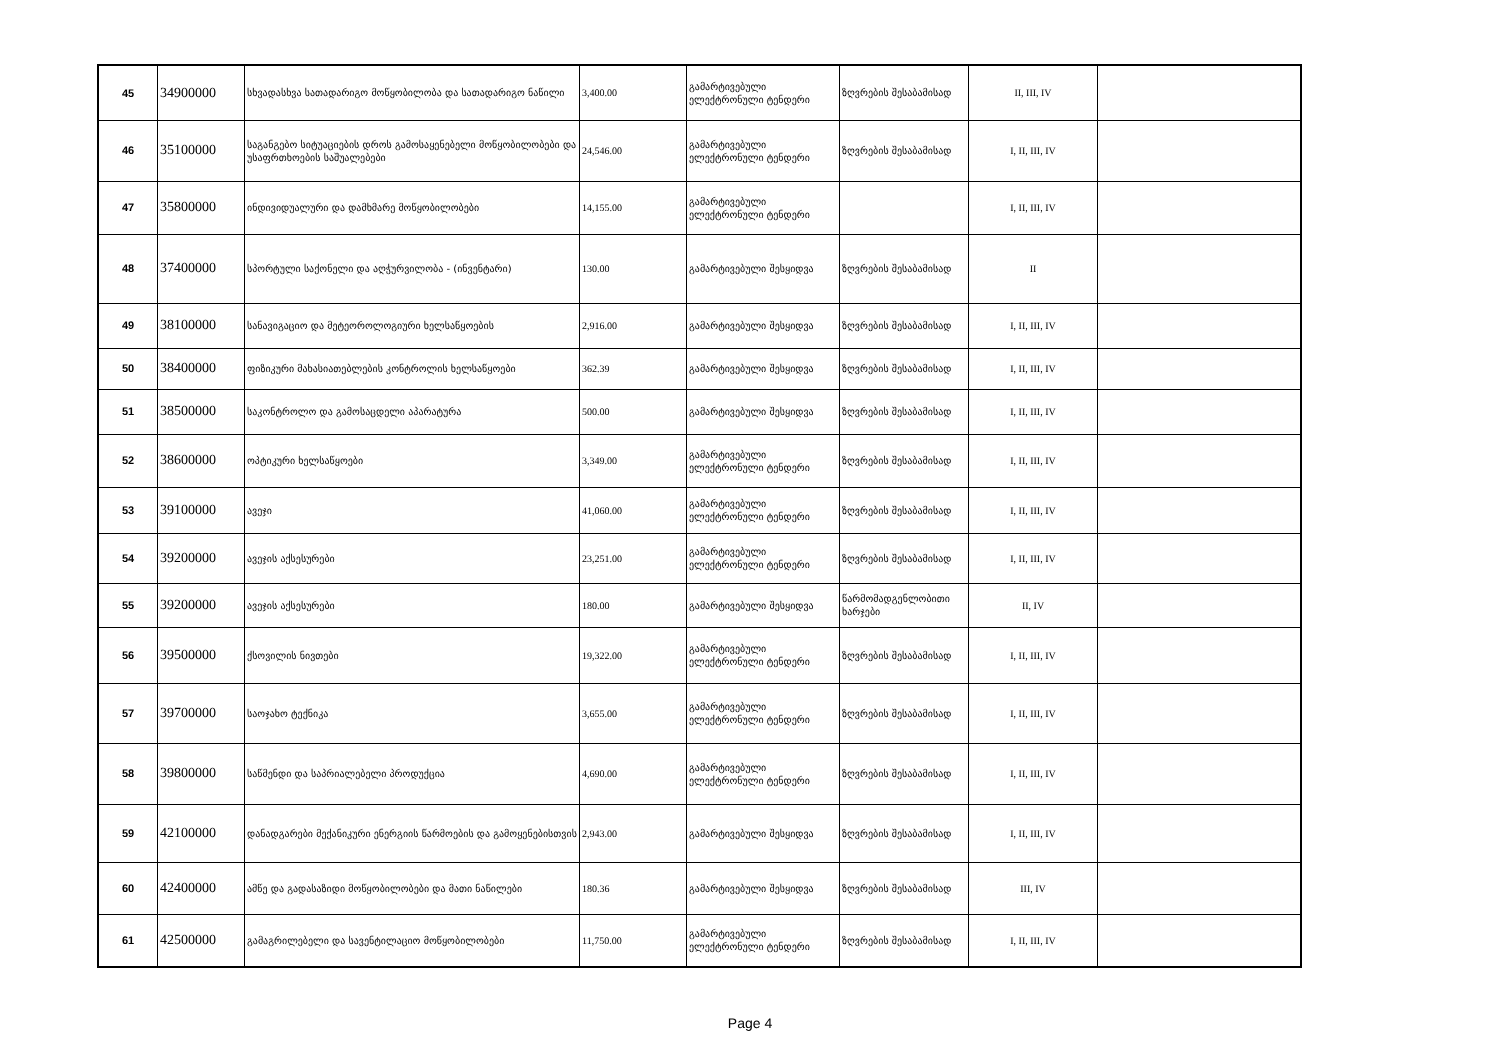| 45 | 34900000 | სხვადასხვა სათადარიგო მოწყობილობა და სათადარიგო ნაწილი | 3,400.00 | გამარტივებული ელექტრონული ტენდერი | ზღვრების შესაბამისად | II, III, IV | |
| 46 | 35100000 | საგანგებო სიტუაციების დროს გამოსაყენებელი მოწყობილობები და უსაფრთხოების საშუალებები | 24,546.00 | გამარტივებული ელექტრონული ტენდერი | ზღვრების შესაბამისად | I, II, III, IV | |
| 47 | 35800000 | ინდივიდუალური და დამხმარე მოწყობილობები | 14,155.00 | გამარტივებული ელექტრონული ტენდერი | | I, II, III, IV | |
| 48 | 37400000 | სპორტული საქონელი და აღჭურვილობა - (ინვენტარი) | 130.00 | გამარტივებული შესყიდვა | ზღვრების შესაბამისად | II | |
| 49 | 38100000 | სანავიგაციო და მეტეოროლოგიური ხელსაწყოების | 2,916.00 | გამარტივებული შესყიდვა | ზღვრების შესაბამისად | I, II, III, IV | |
| 50 | 38400000 | ფიზიკური მახასიათებლების კონტროლის ხელსაწყოები | 362.39 | გამარტივებული შესყიდვა | ზღვრების შესაბამისად | I, II, III, IV | |
| 51 | 38500000 | საკონტროლო და გამოსაცდელი აპარატურა | 500.00 | გამარტივებული შესყიდვა | ზღვრების შესაბამისად | I, II, III, IV | |
| 52 | 38600000 | ოპტიკური ხელსაწყოები | 3,349.00 | გამარტივებული ელექტრონული ტენდერი | ზღვრების შესაბამისად | I, II, III, IV | |
| 53 | 39100000 | ავეჯი | 41,060.00 | გამარტივებული ელექტრონული ტენდერი | ზღვრების შესაბამისად | I, II, III, IV | |
| 54 | 39200000 | ავეჯის აქსესურები | 23,251.00 | გამარტივებული ელექტრონული ტენდერი | ზღვრების შესაბამისად | I, II, III, IV | |
| 55 | 39200000 | ავეჯის აქსესურები | 180.00 | გამარტივებული შესყიდვა | წარმომადგენლობითი ხარჯები | II, IV | |
| 56 | 39500000 | ქსოვილის ნივთები | 19,322.00 | გამარტივებული ელექტრონული ტენდერი | ზღვრების შესაბამისად | I, II, III, IV | |
| 57 | 39700000 | საოჯახო ტექნიკა | 3,655.00 | გამარტივებული ელექტრონული ტენდერი | ზღვრების შესაბამისად | I, II, III, IV | |
| 58 | 39800000 | საწმენდი და საპრიალებელი პროდუქცია | 4,690.00 | გამარტივებული ელექტრონული ტენდერი | ზღვრების შესაბამისად | I, II, III, IV | |
| 59 | 42100000 | დანადგარები მექანიკური ენერგიის წარმოების და გამოყენებისთვის | 2,943.00 | გამარტივებული შესყიდვა | ზღვრების შესაბამისად | I, II, III, IV | |
| 60 | 42400000 | ამწე და გადასაზიდი მოწყობილობები და მათი ნაწილები | 180.36 | გამარტივებული შესყიდვა | ზღვრების შესაბამისად | III, IV | |
| 61 | 42500000 | გამაგრილებელი და სავენტილაციო მოწყობილობები | 11,750.00 | გამარტივებული ელექტრონული ტენდერი | ზღვრების შესაბამისად | I, II, III, IV | |
Page 4